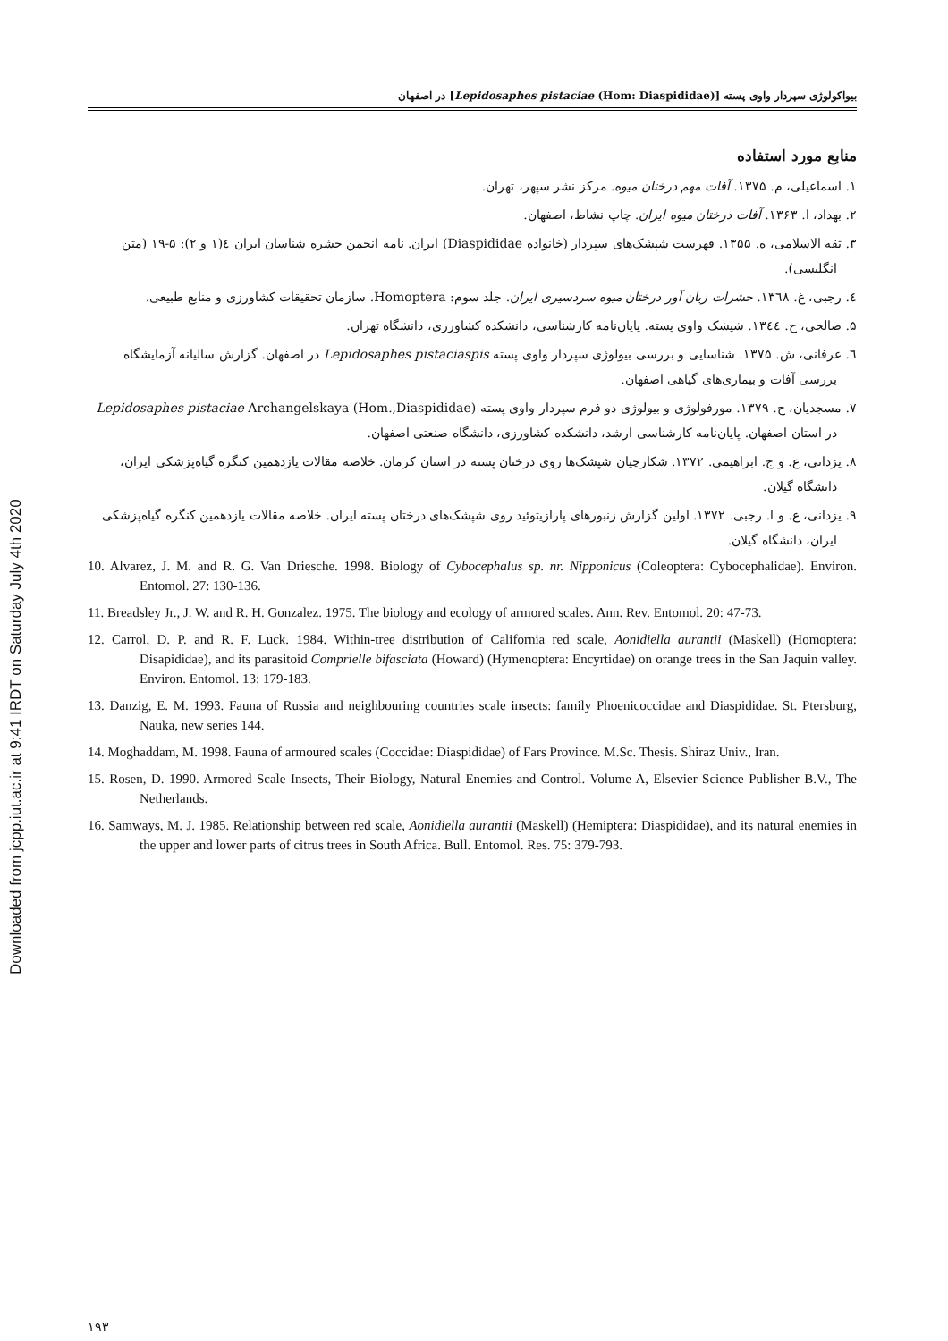Downloaded from jcpp.iut.ac.ir at 9:41 IRDT on Saturday July 4th 2020
بیواکولوژی سپردار واوی پسته [Lepidosaphes pistaciae (Hom: Diaspididae)] در اصفهان
منابع مورد استفاده
۱. اسماعیلی، م. ۱۳۷۵. آفات مهم درختان میوه. مرکز نشر سپهر، تهران.
۲. بهداد، ا. ۱۳۶۳. آفات درختان میوه ایران. چاپ نشاط، اصفهان.
۳. ثقه الاسلامی، ه. ۱۳۵۵. فهرست شپشک‌های سپردار (خانواده Diaspididae) ایران. نامه انجمن حشره شناسان ایران ٤(۱ و ۲): ۵-۱۹ (متن انگلیسی).
٤. رجبی، غ. ۱۳٦۸. حشرات زیان آور درختان میوه سردسیری ایران. جلد سوم: Homoptera. سازمان تحقیقات کشاورزی و منابع طبیعی.
۵. صالحی، ح. ۱۳٤٤. شپشک واوی پسته. پایان‌نامه کارشناسی، دانشکده کشاورزی، دانشگاه تهران.
٦. عرفانی، ش. ۱۳۷۵. شناسایی و بررسی بیولوژی سپردار واوی پسته Lepidosaphes pistaciaspis در اصفهان. گزارش سالیانه آزمایشگاه بررسی آفات و بیماری‌های گیاهی اصفهان.
۷. مسجدیان، ح. ۱۳۷۹. مورفولوژی و بیولوژی دو فرم سپردار واوی پسته Lepidosaphes pistaciae Archangelskaya (Hom.,Diaspididae) در استان اصفهان. پایان‌نامه کارشناسی ارشد، دانشکده کشاورزی، دانشگاه صنعتی اصفهان.
۸. یزدانی، ع. و ج. ابراهیمی. ۱۳۷۲. شکارچیان شپشک‌ها روی درختان پسته در استان کرمان. خلاصه مقالات یازدهمین کنگره گیاه‌پزشکی ایران، دانشگاه گیلان.
۹. یزدانی، ع. و ا. رجبی. ۱۳۷۲. اولین گزارش زنبورهای پارازیتوئید روی شپشک‌های درختان پسته ایران. خلاصه مقالات یازدهمین کنگره گیاه‌پزشکی ایران، دانشگاه گیلان.
10. Alvarez, J. M. and R. G. Van Driesche. 1998. Biology of Cybocephalus sp. nr. Nipponicus (Coleoptera: Cybocephalidae). Environ. Entomol. 27: 130-136.
11. Breadsley Jr., J. W. and R. H. Gonzalez. 1975. The biology and ecology of armored scales. Ann. Rev. Entomol. 20: 47-73.
12. Carrol, D. P. and R. F. Luck. 1984. Within-tree distribution of California red scale, Aonidiella aurantii (Maskell) (Homoptera: Disapididae), and its parasitoid Comprielle bifasciata (Howard) (Hymenoptera: Encyrtidae) on orange trees in the San Jaquin valley. Environ. Entomol. 13: 179-183.
13. Danzig, E. M. 1993. Fauna of Russia and neighbouring countries scale insects: family Phoenicoccidae and Diaspididae. St. Ptersburg, Nauka, new series 144.
14. Moghaddam, M. 1998. Fauna of armoured scales (Coccidae: Diaspididae) of Fars Province. M.Sc. Thesis. Shiraz Univ., Iran.
15. Rosen, D. 1990. Armored Scale Insects, Their Biology, Natural Enemies and Control. Volume A, Elsevier Science Publisher B.V., The Netherlands.
16. Samways, M. J. 1985. Relationship between red scale, Aonidiella aurantii (Maskell) (Hemiptera: Diaspididae), and its natural enemies in the upper and lower parts of citrus trees in South Africa. Bull. Entomol. Res. 75: 379-793.
۱۹۳